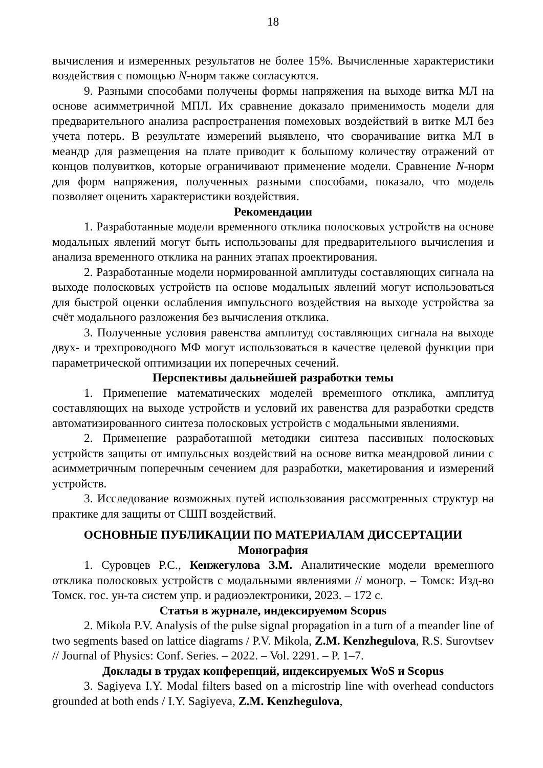18
вычисления и измеренных результатов не более 15%. Вычисленные характеристики воздействия с помощью N-норм также согласуются.
9. Разными способами получены формы напряжения на выходе витка МЛ на основе асимметричной МПЛ. Их сравнение доказало применимость модели для предварительного анализа распространения помеховых воздействий в витке МЛ без учета потерь. В результате измерений выявлено, что сворачивание витка МЛ в меандр для размещения на плате приводит к большому количеству отражений от концов полувитков, которые ограничивают применение модели. Сравнение N-норм для форм напряжения, полученных разными способами, показало, что модель позволяет оценить характеристики воздействия.
Рекомендации
1. Разработанные модели временного отклика полосковых устройств на основе модальных явлений могут быть использованы для предварительного вычисления и анализа временного отклика на ранних этапах проектирования.
2. Разработанные модели нормированной амплитуды составляющих сигнала на выходе полосковых устройств на основе модальных явлений могут использоваться для быстрой оценки ослабления импульсного воздействия на выходе устройства за счёт модального разложения без вычисления отклика.
3. Полученные условия равенства амплитуд составляющих сигнала на выходе двух- и трехпроводного МФ могут использоваться в качестве целевой функции при параметрической оптимизации их поперечных сечений.
Перспективы дальнейшей разработки темы
1. Применение математических моделей временного отклика, амплитуд составляющих на выходе устройств и условий их равенства для разработки средств автоматизированного синтеза полосковых устройств с модальными явлениями.
2. Применение разработанной методики синтеза пассивных полосковых устройств защиты от импульсных воздействий на основе витка меандровой линии с асимметричным поперечным сечением для разработки, макетирования и измерений устройств.
3. Исследование возможных путей использования рассмотренных структур на практике для защиты от СШП воздействий.
ОСНОВНЫЕ ПУБЛИКАЦИИ ПО МАТЕРИАЛАМ ДИССЕРТАЦИИ
Монография
1. Суровцев Р.С., Кенжегулова З.М. Аналитические модели временного отклика полосковых устройств с модальными явлениями // моногр. – Томск: Изд-во Томск. гос. ун-та систем упр. и радиоэлектроники, 2023. – 172 с.
Статья в журнале, индексируемом Scopus
2. Mikola P.V. Analysis of the pulse signal propagation in a turn of a meander line of two segments based on lattice diagrams / P.V. Mikola, Z.M. Kenzhegulova, R.S. Surovtsev // Journal of Physics: Conf. Series. – 2022. – Vol. 2291. – P. 1–7.
Доклады в трудах конференций, индексируемых WoS и Scopus
3. Sagiyeva I.Y. Modal filters based on a microstrip line with overhead conductors grounded at both ends / I.Y. Sagiyeva, Z.M. Kenzhegulova,